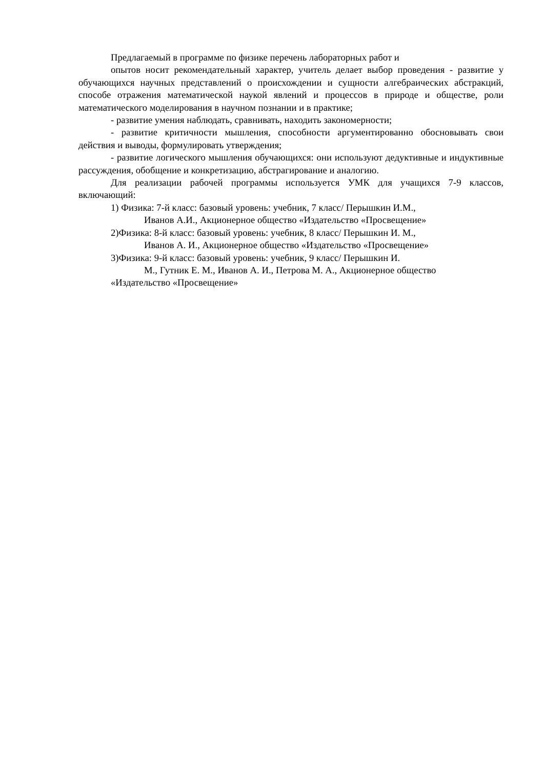Предлагаемый в программе по физике перечень лабораторных работ и
опытов носит рекомендательный характер, учитель делает выбор проведения - развитие у обучающихся научных представлений о происхождении и сущности алгебраических абстракций, способе отражения математической наукой явлений и процессов в природе и обществе, роли математического моделирования в научном познании и в практике;
- развитие умения наблюдать, сравнивать, находить закономерности;
- развитие критичности мышления, способности аргументированно обосновывать свои действия и выводы, формулировать утверждения;
- развитие логического мышления обучающихся: они используют дедуктивные и индуктивные рассуждения, обобщение и конкретизацию, абстрагирование и аналогию.
Для реализации рабочей программы используется УМК для учащихся 7-9 классов, включающий:
1) Физика: 7-й класс: базовый уровень: учебник, 7 класс/ Перышкин И.М.,
Иванов А.И., Акционерное общество «Издательство «Просвещение»
2)Физика: 8-й класс: базовый уровень: учебник, 8 класс/ Перышкин И. М.,
Иванов А. И., Акционерное общество «Издательство «Просвещение»
3)Физика: 9-й класс: базовый уровень: учебник, 9 класс/ Перышкин И.
М., Гутник Е. М., Иванов А. И., Петрова М. А., Акционерное общество
«Издательство «Просвещение»